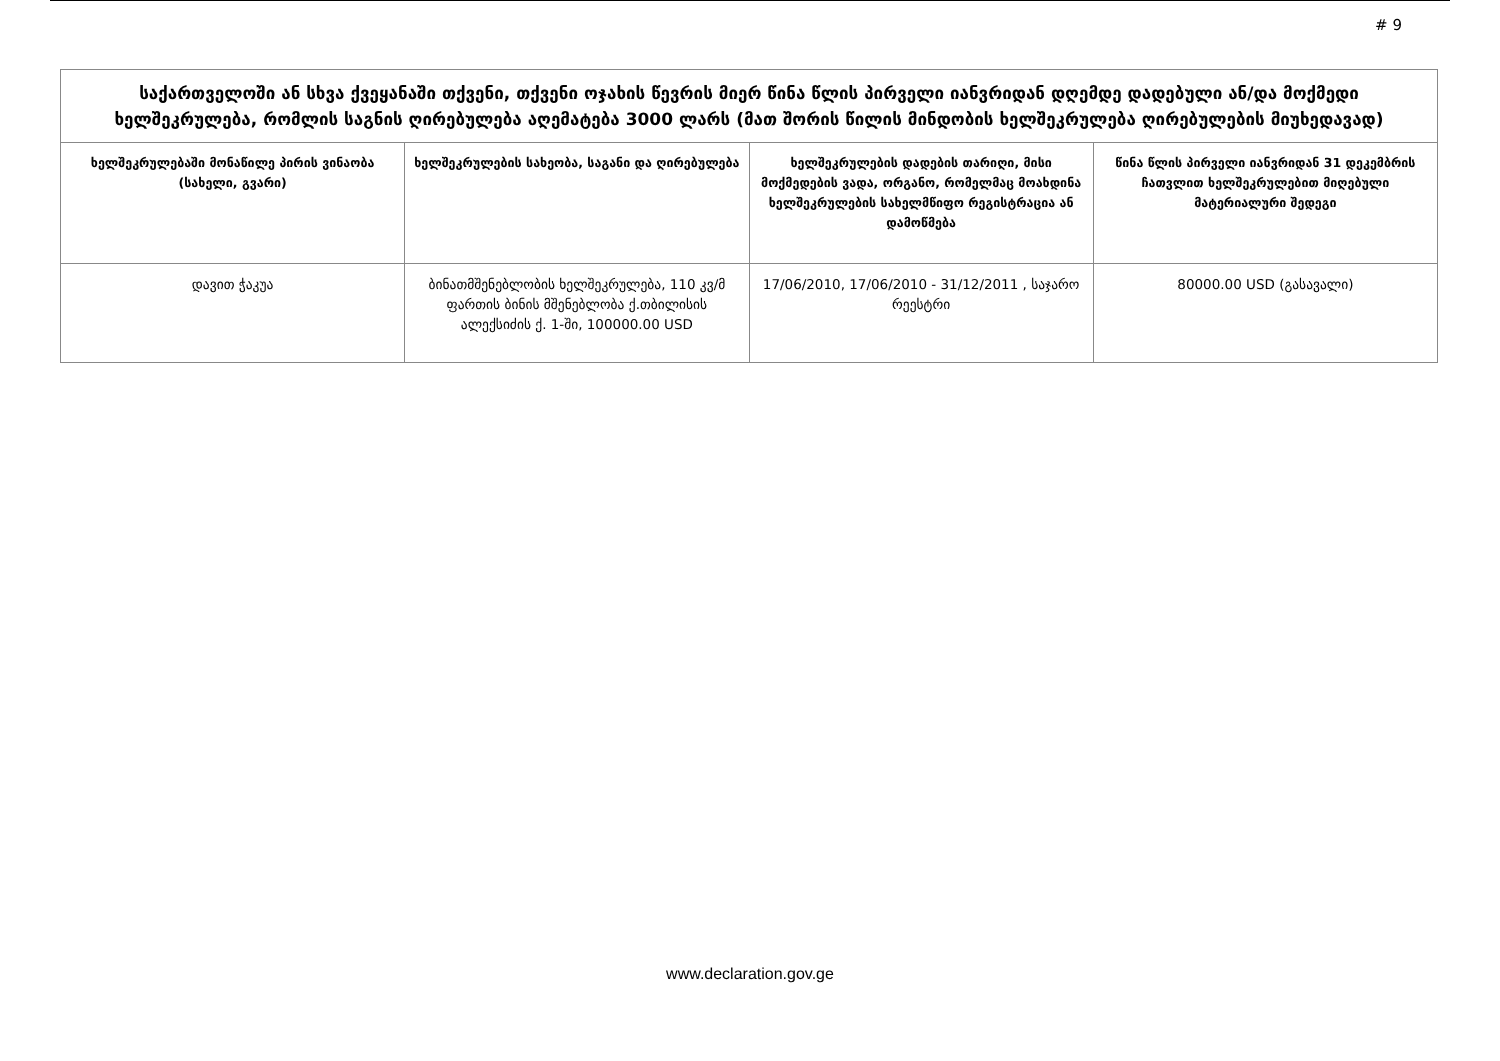# 9
| საქართველოში ან სხვა ქვეყანაში თქვენი, თქვენი ოჯახის წევრის მიერ წინა წლის პირველი იანვრიდან დღემდე დადებული ან/და მოქმედი ხელშეკრულება, რომლის საგნის ღირებულება აღემატება 3000 ლარს (მათ შორის წილის მინდობის ხელშეკრულება ღირებულების მიუხედავად) | | | |
| ხელშეკრულებაში მონაწილე პირის ვინაობა (სახელი, გვარი) | ხელშეკრულების სახეობა, საგანი და ღირებულება | ხელშეკრულების დადების თარიღი, მისი მოქმედების ვადა, ორგანო, რომელმაც მოახდინა ხელშეკრულების სახელმწიფო რეგისტრაცია ან დამოწმება | წინა წლის პირველი იანვრიდან 31 დეკემბრის ჩათვლით ხელშეკრულებით მიღებული მატერიალური შედეგი |
| დავით ჭაკუა | ბინათმშენებლობის ხელშეკრულება, 110 კვ/მ ფართის ბინის მშენებლობა ქ.თბილისის ალექსიძის ქ. 1-ში, 100000.00 USD | 17/06/2010, 17/06/2010 - 31/12/2011 , საჯარო რეესტრი | 80000.00 USD (გასავალი) |
www.declaration.gov.ge